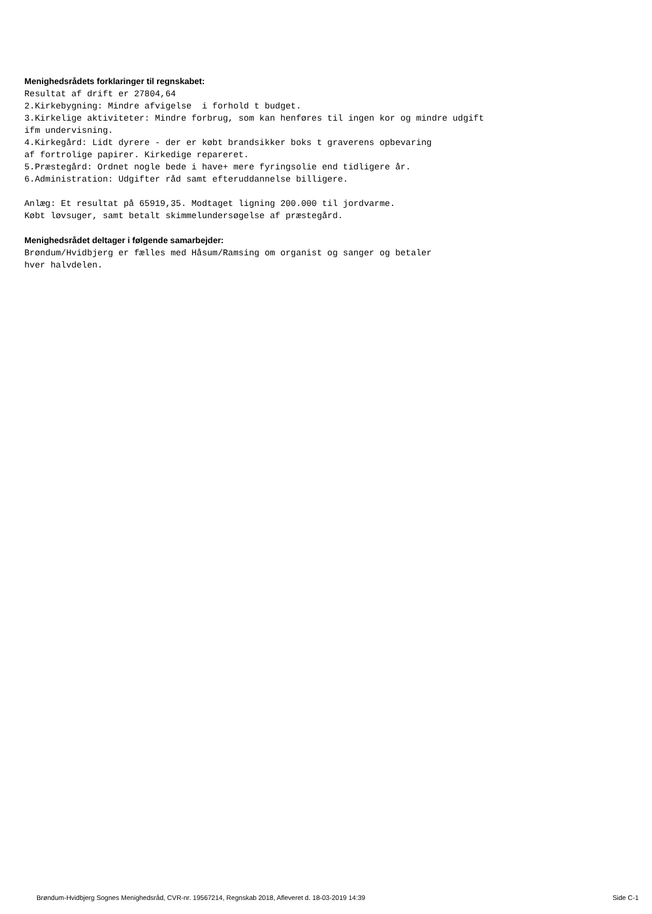Menighedsrådets forklaringer til regnskabet:
Resultat af drift er 27804,64
2.Kirkebygning: Mindre afvigelse  i forhold t budget.
3.Kirkelige aktiviteter: Mindre forbrug, som kan henføres til ingen kor og mindre udgift
ifm undervisning.
4.Kirkegård: Lidt dyrere - der er købt brandsikker boks t graverens opbevaring
af fortrolige papirer. Kirkedige repareret.
5.Præstegård: Ordnet nogle bede i have+ mere fyringsolie end tidligere år.
6.Administration: Udgifter råd samt efteruddannelse billigere.

Anlæg: Et resultat på 65919,35. Modtaget ligning 200.000 til jordvarme.
Købt løvsuger, samt betalt skimmelundersøgelse af præstegård.
Menighedsrådet deltager i følgende samarbejder:
Brøndum/Hvidbjerg er fælles med Håsum/Ramsing om organist og sanger og betaler
hver halvdelen.
Brøndum-Hvidbjerg Sognes Menighedsråd, CVR-nr. 19567214, Regnskab 2018, Afleveret d. 18-03-2019 14:39 Side C-1